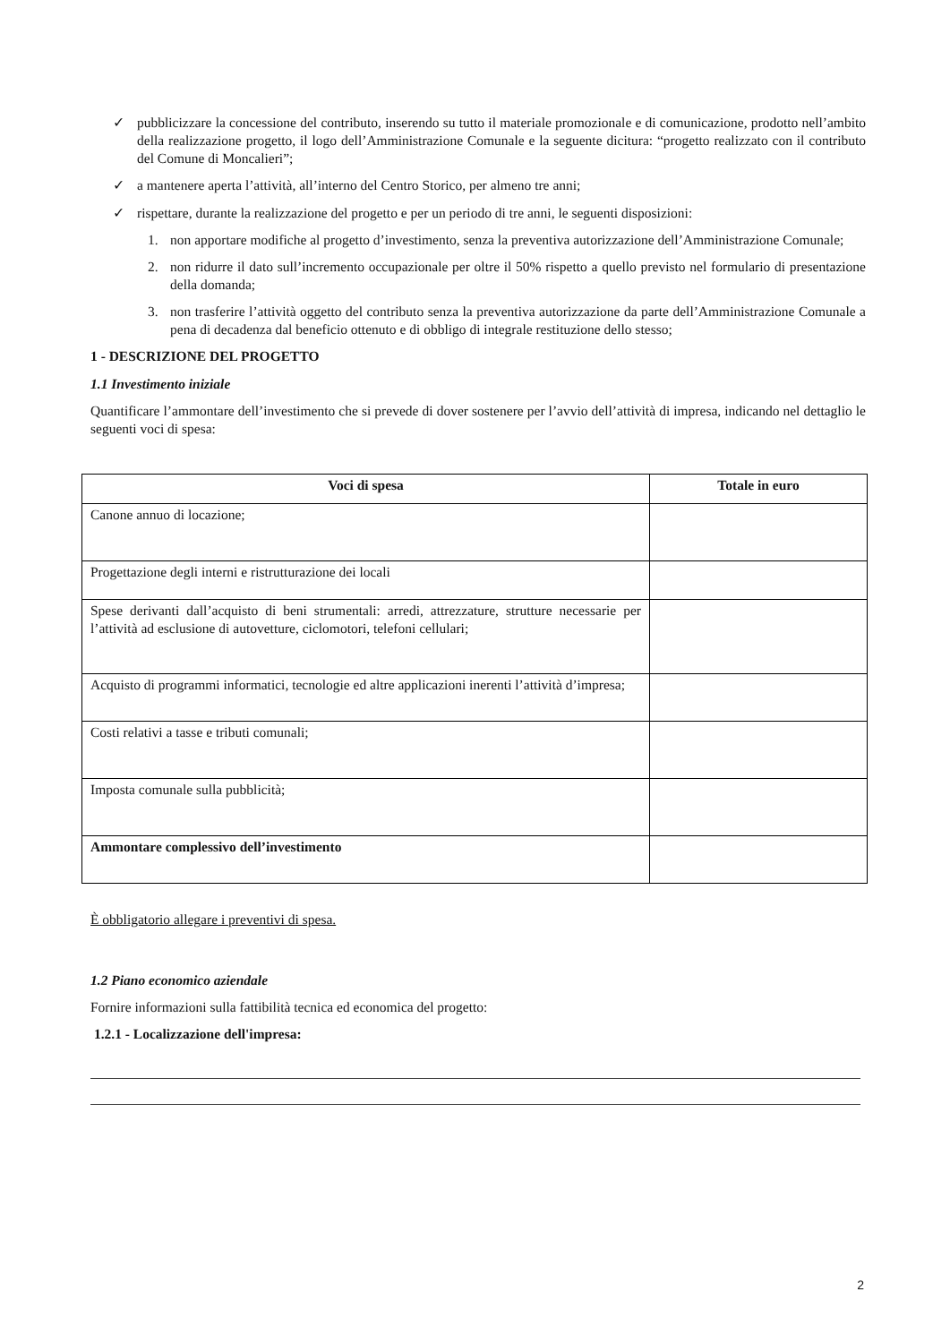✓ pubblicizzare la concessione del contributo, inserendo su tutto il materiale promozionale e di comunicazione, prodotto nell’ambito della realizzazione progetto, il logo dell’Amministrazione Comunale e la seguente dicitura: “progetto realizzato con il contributo del Comune di Moncalieri”;
✓ a mantenere aperta l’attività, all’interno del Centro Storico, per almeno tre anni;
✓ rispettare, durante la realizzazione del progetto e per un periodo di tre anni, le seguenti disposizioni:
1. non apportare modifiche al progetto d’investimento, senza la preventiva autorizzazione dell’Amministrazione Comunale;
2. non ridurre il dato sull’incremento occupazionale per oltre il 50% rispetto a quello previsto nel formulario di presentazione della domanda;
3. non trasferire l’attività oggetto del contributo senza la preventiva autorizzazione da parte dell’Amministrazione Comunale a pena di decadenza dal beneficio ottenuto e di obbligo di integrale restituzione dello stesso;
1 - DESCRIZIONE DEL PROGETTO
1.1 Investimento iniziale
Quantificare l’ammontare dell’investimento che si prevede di dover sostenere per l’avvio dell’attività di impresa, indicando nel dettaglio le seguenti voci di spesa:
| Voci di spesa | Totale in euro |
| --- | --- |
| Canone annuo di locazione; | |
| Progettazione degli interni e ristrutturazione dei locali | |
| Spese derivanti dall’acquisto di beni strumentali: arredi, attrezzature, strutture necessarie per l’attività ad esclusione di autovetture, ciclomotori, telefoni cellulari; | |
| Acquisto di programmi informatici, tecnologie ed altre applicazioni inerenti l’attività d’impresa; | |
| Costi relativi a tasse e tributi comunali; | |
| Imposta comunale sulla pubblicità; | |
| Ammontare complessivo dell’investimento | |
È obbligatorio allegare i preventivi di spesa.
1.2 Piano economico aziendale
Fornire informazioni sulla fattibilità tecnica ed economica del progetto:
1.2.1 - Localizzazione dell'impresa:
2